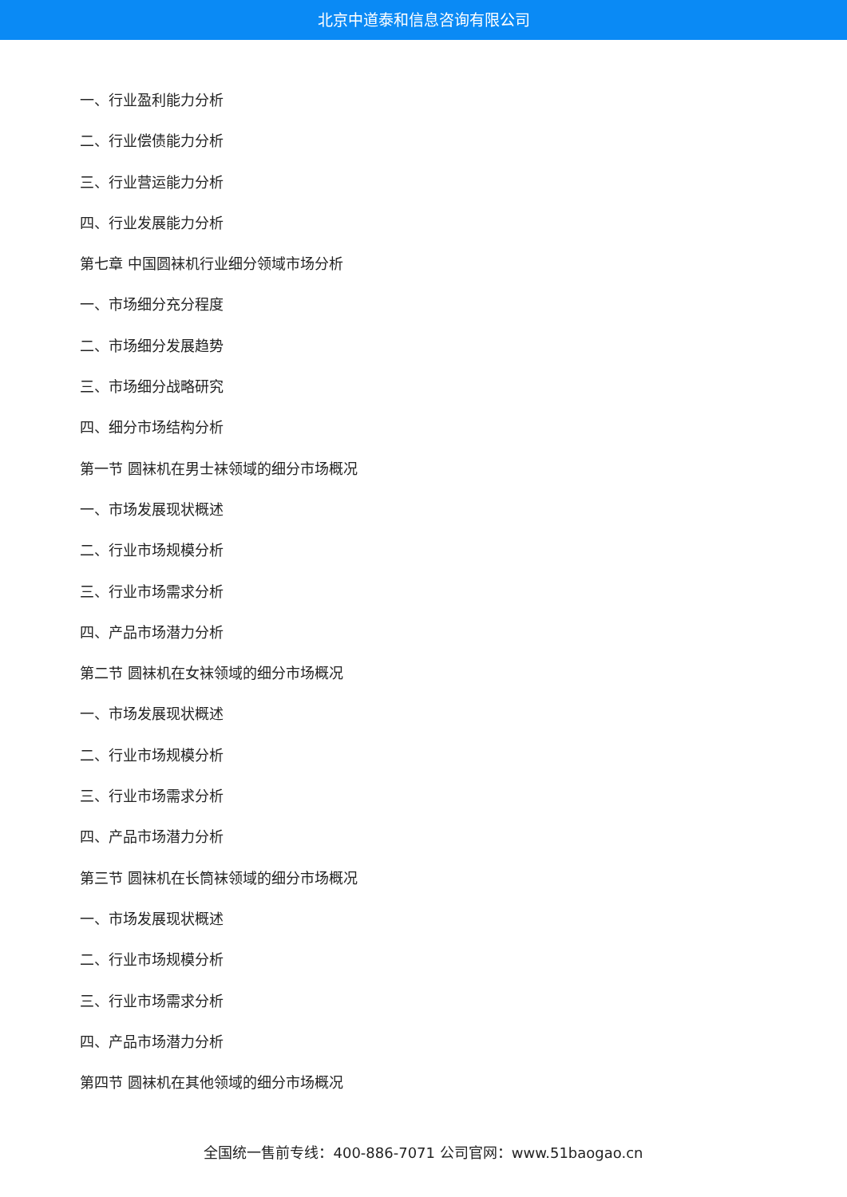北京中道泰和信息咨询有限公司
一、行业盈利能力分析
二、行业偿债能力分析
三、行业营运能力分析
四、行业发展能力分析
第七章 中国圆袜机行业细分领域市场分析
一、市场细分充分程度
二、市场细分发展趋势
三、市场细分战略研究
四、细分市场结构分析
第一节 圆袜机在男士袜领域的细分市场概况
一、市场发展现状概述
二、行业市场规模分析
三、行业市场需求分析
四、产品市场潜力分析
第二节 圆袜机在女袜领域的细分市场概况
一、市场发展现状概述
二、行业市场规模分析
三、行业市场需求分析
四、产品市场潜力分析
第三节 圆袜机在长筒袜领域的细分市场概况
一、市场发展现状概述
二、行业市场规模分析
三、行业市场需求分析
四、产品市场潜力分析
第四节 圆袜机在其他领域的细分市场概况
全国统一售前专线：400-886-7071 公司官网：www.51baogao.cn